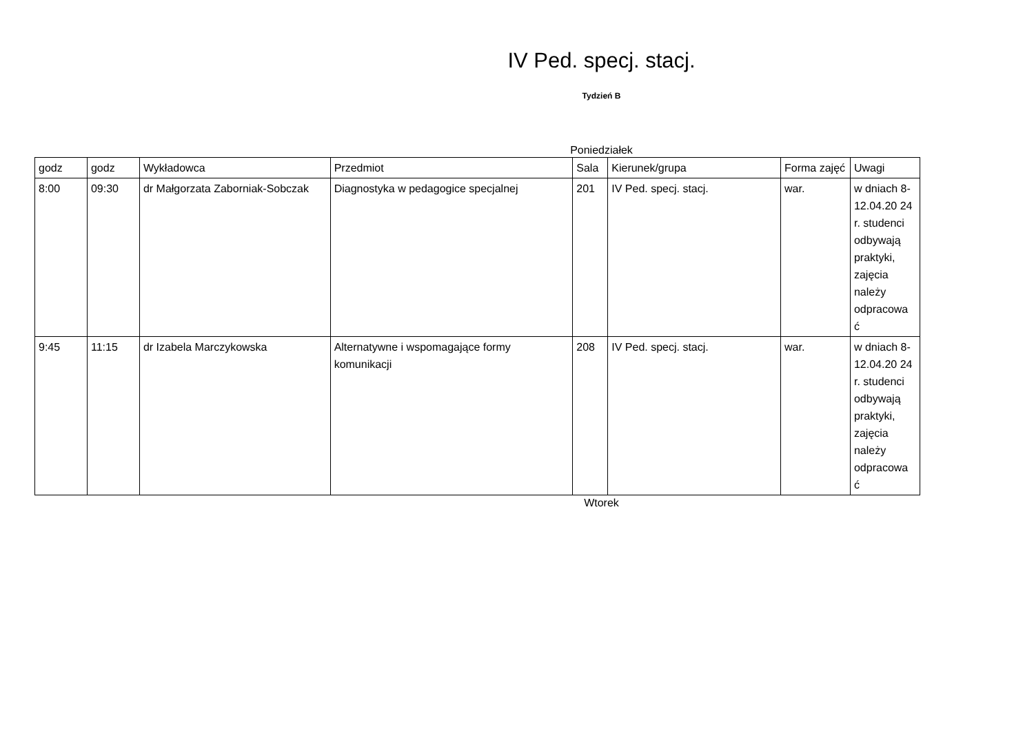IV Ped. specj. stacj.
Tydzień B
Poniedziałek
| godz | godz | Wykładowca | Przedmiot | Sala | Kierunek/grupa | Forma zajęć | Uwagi |
| --- | --- | --- | --- | --- | --- | --- | --- |
| 8:00 | 09:30 | dr Małgorzata Zaborniak-Sobczak | Diagnostyka w pedagogice specjalnej | 201 | IV Ped. specj. stacj. | war. | w dniach 8-12.04.20 24 r. studenci odbywają praktyki, zajęcia należy odpracowa ć |
| 9:45 | 11:15 | dr Izabela Marczykowska | Alternatywne i wspomagające formy komunikacji | 208 | IV Ped. specj. stacj. | war. | w dniach 8-12.04.20 24 r. studenci odbywają praktyki, zajęcia należy odpracowa ć |
Wtorek